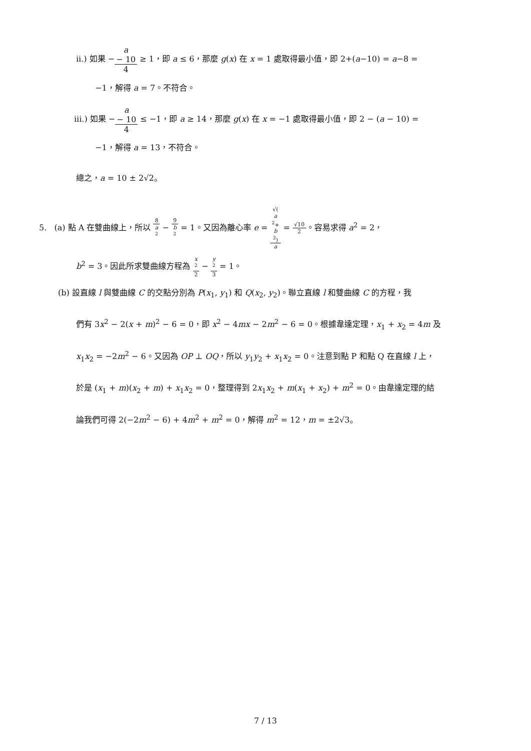ii.) 如果 −a
− 10 4 ≥ 1，即 a ≤ 6，那麼 g(x) 在 x = 1 處取得最小值，即 2+(a−10) = a−8 =
−1，解得 a = 7。不符合。
iii.) 如果 −a
− 10 4 ≤ −1，即 a ≥ 14，那麼 g(x) 在 x = −1 處取得最小值，即 2 − (a − 10) =
−1，解得 a = 13，不符合。
總之，a = 10 ± 2√2。
5. (a) 點 A 在雙曲線上，所以 8 a
<sup>2</sup> − 9 b
<sup>2</sup> = 1。又因為離心率 e = √(a
<sup>2</sup>+
b
<sup>2</sup>) a = √10 2。容易求得 a<sup>2</sup> = 2，
b<sup>2</sup> = 3。因此所求雙曲線方程為 x
<sup>2</sup> 2 − y
<sup>2</sup> 3 = 1。
(b) 設直線 l 與雙曲線 C 的交點分別為 P(x<sub>1</sub>, y<sub>1</sub>) 和 Q(x<sub>2</sub>, y<sub>2</sub>)。聯立直線 l 和雙曲線 C 的方程，我
們有 3x<sup>2</sup> − 2(x + m)<sup>2</sup> − 6 = 0，即 x<sup>2</sup> − 4mx − 2m<sup>2</sup> − 6 = 0。根據韋達定理，x<sub>1</sub> + x<sub>2</sub> = 4m 及
x<sub>1</sub>x<sub>2</sub> = −2m<sup>2</sup> − 6。又因為 OP ⊥ OQ，所以 y<sub>1</sub>y<sub>2</sub> + x<sub>1</sub>x<sub>2</sub> = 0。注意到點 P 和點 Q 在直線 l 上，
於是 (x<sub>1</sub> + m)(x<sub>2</sub> + m) + x<sub>1</sub>x<sub>2</sub> = 0，整理得到 2x<sub>1</sub>x<sub>2</sub> + m(x<sub>1</sub> + x<sub>2</sub>) + m<sup>2</sup> = 0。由韋達定理的結
論我們可得 2(−2m<sup>2</sup> − 6) + 4m<sup>2</sup> + m<sup>2</sup> = 0，解得 m<sup>2</sup> = 12，m = ±2√3。
7 / 13